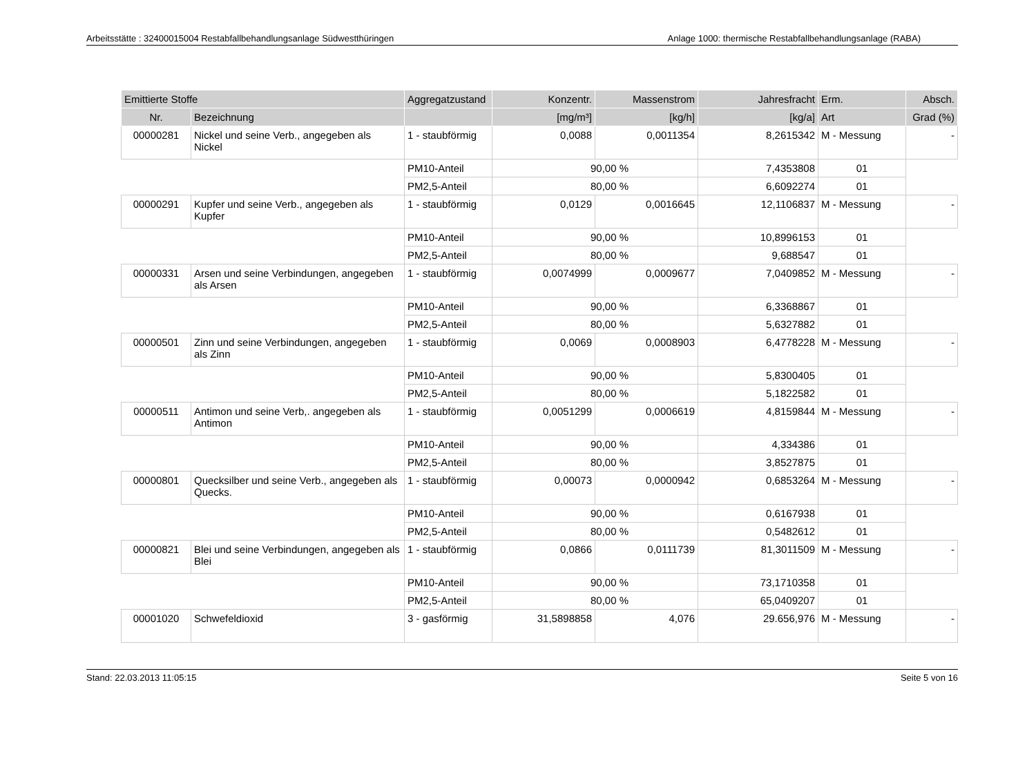Arbeitsstätte : 32400015004 Restabfallbehandlungsanlage Südwestthüringen Anlage 1000: thermische Restabfallbehandlungsanlage (RABA)
| Emittierte Stoffe | | Aggregatzustand | Konzentr. | Massenstrom | Jahresfracht | Erm. | Absch. |
| --- | --- | --- | --- | --- | --- | --- | --- |
| Nr. | Bezeichnung | | [mg/m³] | [kg/h] | [kg/a] | Art | Grad (%) |
| 00000281 | Nickel und seine Verb., angegeben als Nickel | 1 - staubförmig | 0,0088 | 0,0011354 | 8,2615342 | M - Messung | - |
| | | PM10-Anteil | 90,00 % | | 7,4353808 | 01 | |
| | | PM2,5-Anteil | 80,00 % | | 6,6092274 | 01 | |
| 00000291 | Kupfer und seine Verb., angegeben als Kupfer | 1 - staubförmig | 0,0129 | 0,0016645 | 12,1106837 | M - Messung | - |
| | | PM10-Anteil | 90,00 % | | 10,8996153 | 01 | |
| | | PM2,5-Anteil | 80,00 % | | 9,688547 | 01 | |
| 00000331 | Arsen und seine Verbindungen, angegeben als Arsen | 1 - staubförmig | 0,0074999 | 0,0009677 | 7,0409852 | M - Messung | - |
| | | PM10-Anteil | 90,00 % | | 6,3368867 | 01 | |
| | | PM2,5-Anteil | 80,00 % | | 5,6327882 | 01 | |
| 00000501 | Zinn und seine Verbindungen, angegeben als Zinn | 1 - staubförmig | 0,0069 | 0,0008903 | 6,4778228 | M - Messung | - |
| | | PM10-Anteil | 90,00 % | | 5,8300405 | 01 | |
| | | PM2,5-Anteil | 80,00 % | | 5,1822582 | 01 | |
| 00000511 | Antimon und seine Verb,. angegeben als Antimon | 1 - staubförmig | 0,0051299 | 0,0006619 | 4,8159844 | M - Messung | - |
| | | PM10-Anteil | 90,00 % | | 4,334386 | 01 | |
| | | PM2,5-Anteil | 80,00 % | | 3,8527875 | 01 | |
| 00000801 | Quecksilber und seine Verb., angegeben als Quecks. | 1 - staubförmig | 0,00073 | 0,0000942 | 0,6853264 | M - Messung | - |
| | | PM10-Anteil | 90,00 % | | 0,6167938 | 01 | |
| | | PM2,5-Anteil | 80,00 % | | 0,5482612 | 01 | |
| 00000821 | Blei und seine Verbindungen, angegeben als Blei | 1 - staubförmig | 0,0866 | 0,0111739 | 81,3011509 | M - Messung | - |
| | | PM10-Anteil | 90,00 % | | 73,1710358 | 01 | |
| | | PM2,5-Anteil | 80,00 % | | 65,0409207 | 01 | |
| 00001020 | Schwefeldioxid | 3 - gasförmig | 31,5898858 | 4,076 | 29.656,976 | M - Messung | - |
Stand: 22.03.2013 11:05:15 Seite 5 von 16